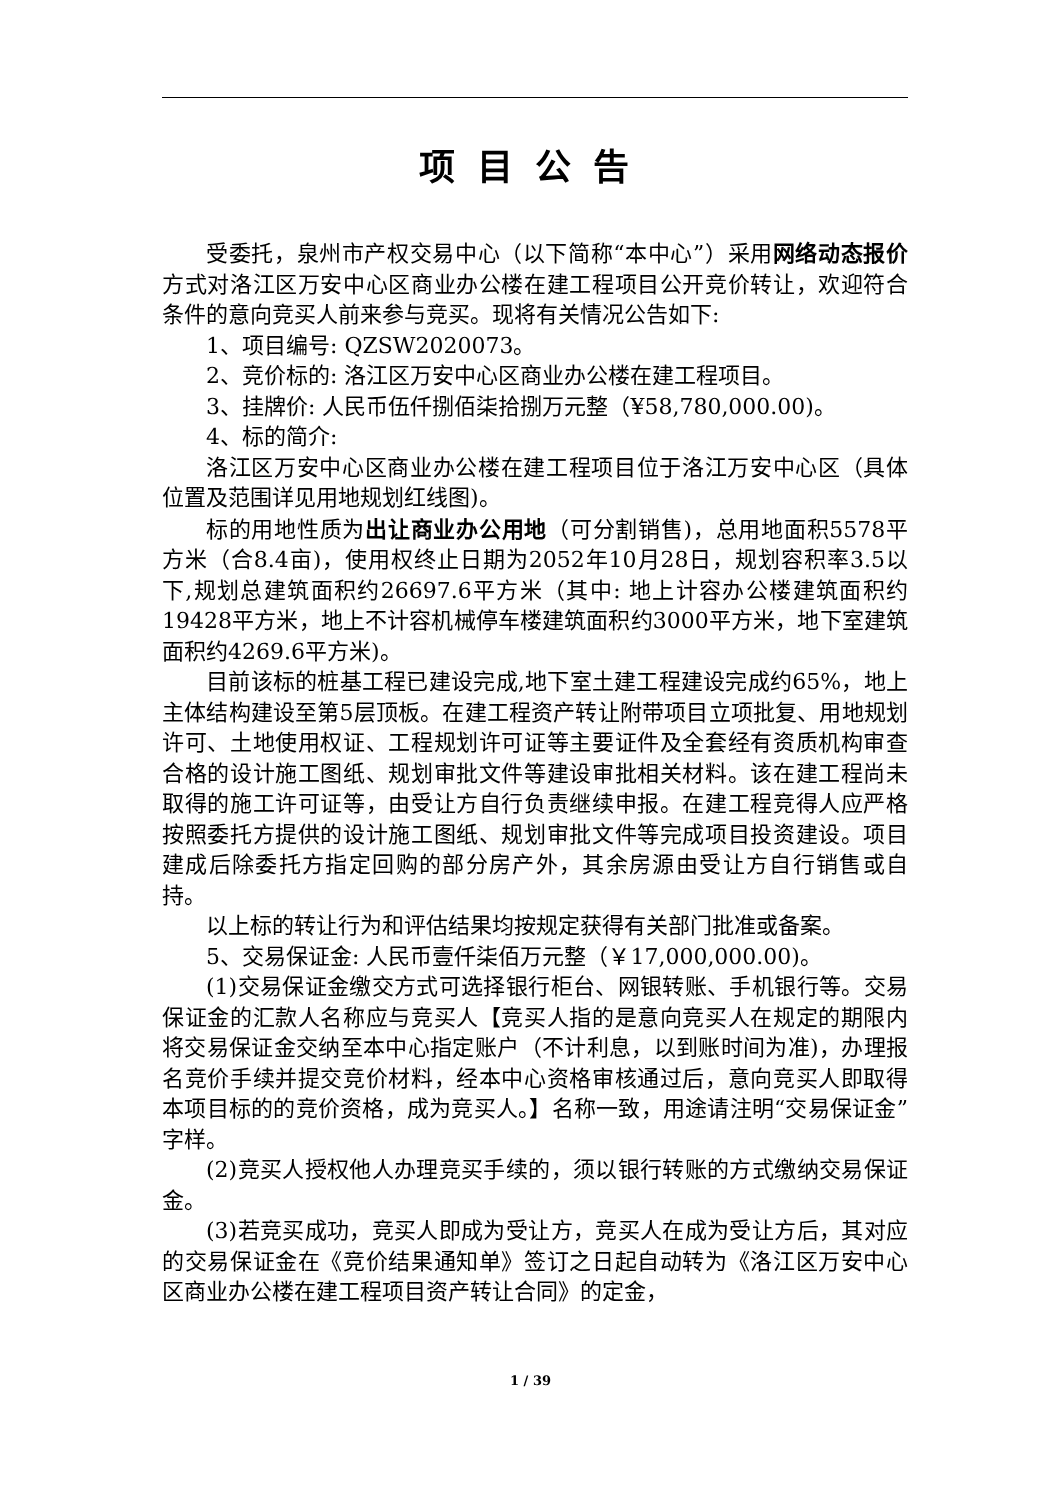项目公告
受委托，泉州市产权交易中心（以下简称“本中心”）采用网络动态报价方式对洛江区万安中心区商业办公楼在建工程项目公开竞价转让，欢迎符合条件的意向竞买人前来参与竞买。现将有关情况公告如下:
1、项目编号: QZSW2020073。
2、竞价标的: 洛江区万安中心区商业办公楼在建工程项目。
3、挂牌价: 人民币伍仟捌佰柒拾捌万元整（¥58,780,000.00)。
4、标的简介:
洛江区万安中心区商业办公楼在建工程项目位于洛江万安中心区（具体位置及范围详见用地规划红线图)。
标的用地性质为出让商业办公用地（可分割销售)，总用地面积5578平方米（合8.4亩)，使用权终止日期为2052年10月28日，规划容积率3.5以下,规划总建筑面积约26697.6平方米（其中: 地上计容办公楼建筑面积约19428平方米，地上不计容机械停车楼建筑面积约3000平方米，地下室建筑面积约4269.6平方米)。
目前该标的桩基工程已建设完成,地下室土建工程建设完成约65%，地上主体结构建设至第5层顶板。在建工程资产转让附带项目立项批复、用地规划许可、土地使用权证、工程规划许可证等主要证件及全套经有资质机构审查合格的设计施工图纸、规划审批文件等建设审批相关材料。该在建工程尚未取得的施工许可证等，由受让方自行负责继续申报。在建工程竞得人应严格按照委托方提供的设计施工图纸、规划审批文件等完成项目投资建设。项目建成后除委托方指定回购的部分房产外，其余房源由受让方自行销售或自持。
以上标的转让行为和评估结果均按规定获得有关部门批准或备案。
5、交易保证金: 人民币壹仟柒佰万元整（￥17,000,000.00)。
(1)交易保证金缴交方式可选择银行柜台、网银转账、手机银行等。交易保证金的汇款人名称应与竞买人【竞买人指的是意向竞买人在规定的期限内将交易保证金交纳至本中心指定账户（不计利息，以到账时间为准)，办理报名竞价手续并提交竞价材料，经本中心资格审核通过后，意向竞买人即取得本项目标的的竞价资格，成为竞买人。】名称一致，用途请注明“交易保证金”字样。
(2)竞买人授权他人办理竞买手续的，须以银行转账的方式缴纳交易保证金。
(3)若竞买成功，竞买人即成为受让方，竞买人在成为受让方后，其对应的交易保证金在《竞价结果通知单》签订之日起自动转为《洛江区万安中心区商业办公楼在建工程项目资产转让合同》的定金，
1 / 39